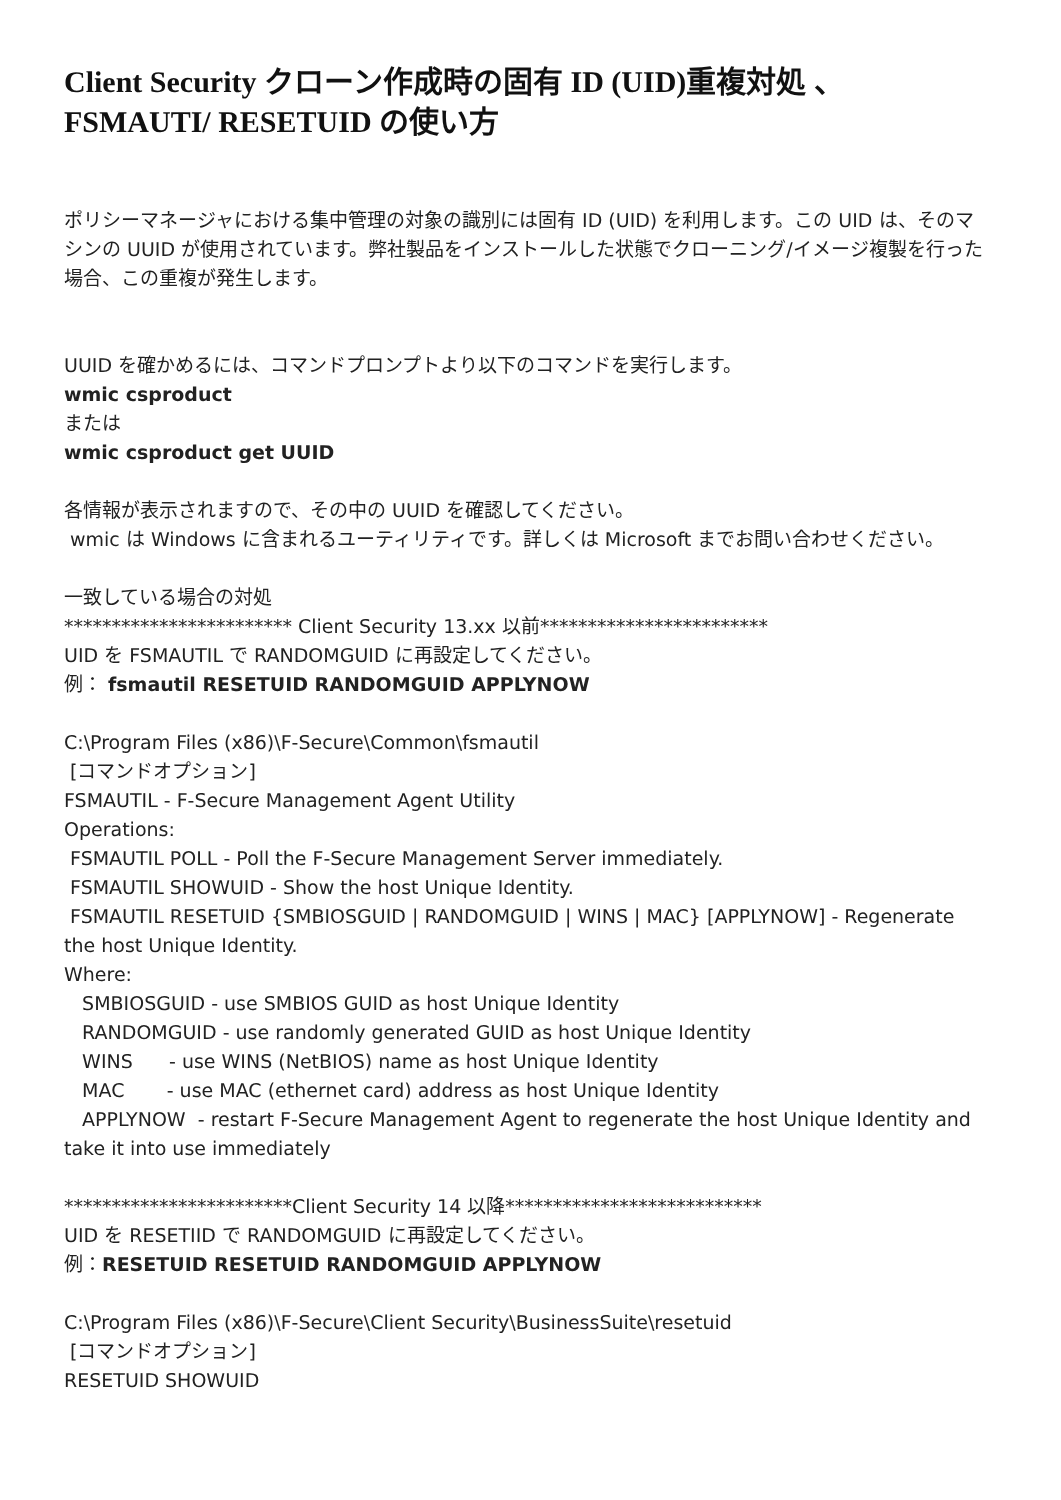Client Security クローン作成時の固有 ID (UID)重複対処 、
FSMAUTI/ RESETUID の使い方
ポリシーマネージャにおける集中管理の対象の識別には固有 ID (UID) を利用します。この UID は、そのマシンの UUID が使用されています。弊社製品をインストールした状態でクローニング/イメージ複製を行った場合、この重複が発生します。
UUID を確かめるには、コマンドプロンプトより以下のコマンドを実行します。
wmic csproduct
または
wmic csproduct get UUID
各情報が表示されますので、その中の UUID を確認してください。
wmic は Windows に含まれるユーティリティです。詳しくは Microsoft までお問い合わせください。
一致している場合の対処
************************ Client Security 13.xx 以前************************
UID を FSMAUTIL で RANDOMGUID に再設定してください。
例： fsmautil RESETUID RANDOMGUID APPLYNOW
C:\Program Files (x86)\F-Secure\Common\fsmautil
[コマンドオプション]
FSMAUTIL - F-Secure Management Agent Utility
Operations:
FSMAUTIL POLL - Poll the F-Secure Management Server immediately.
FSMAUTIL SHOWUID - Show the host Unique Identity.
FSMAUTIL RESETUID {SMBIOSGUID | RANDOMGUID | WINS | MAC} [APPLYNOW] - Regenerate the host Unique Identity.
Where:
SMBIOSGUID - use SMBIOS GUID as host Unique Identity
RANDOMGUID - use randomly generated GUID as host Unique Identity
WINS - use WINS (NetBIOS) name as host Unique Identity
MAC - use MAC (ethernet card) address as host Unique Identity
APPLYNOW - restart F-Secure Management Agent to regenerate the host Unique Identity and take it into use immediately
************************Client Security 14 以降***************************
UID を RESETIID で RANDOMGUID に再設定してください。
例：RESETUID RESETUID RANDOMGUID APPLYNOW
C:\Program Files (x86)\F-Secure\Client Security\BusinessSuite\resetuid
[コマンドオプション]
RESETUID SHOWUID